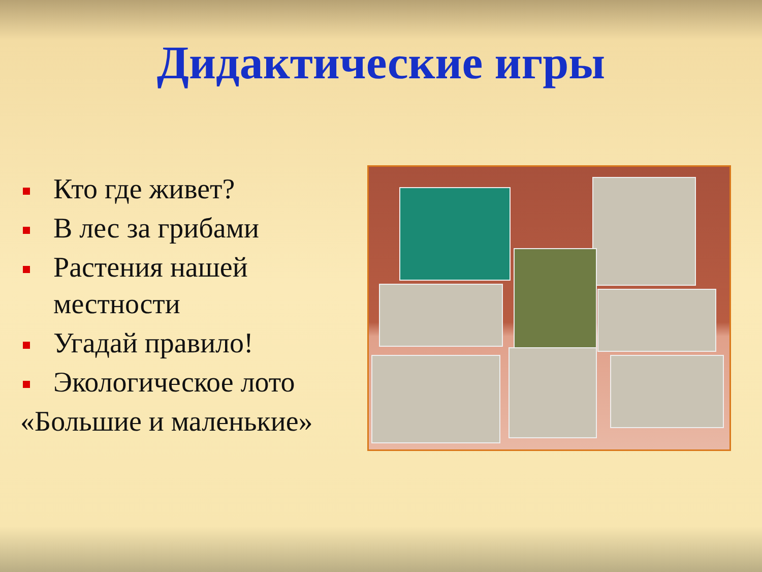Дидактические игры
Кто где живет?
В лес за грибами
Растения нашей местности
Угадай правило!
Экологическое лото
«Большие и маленькие»